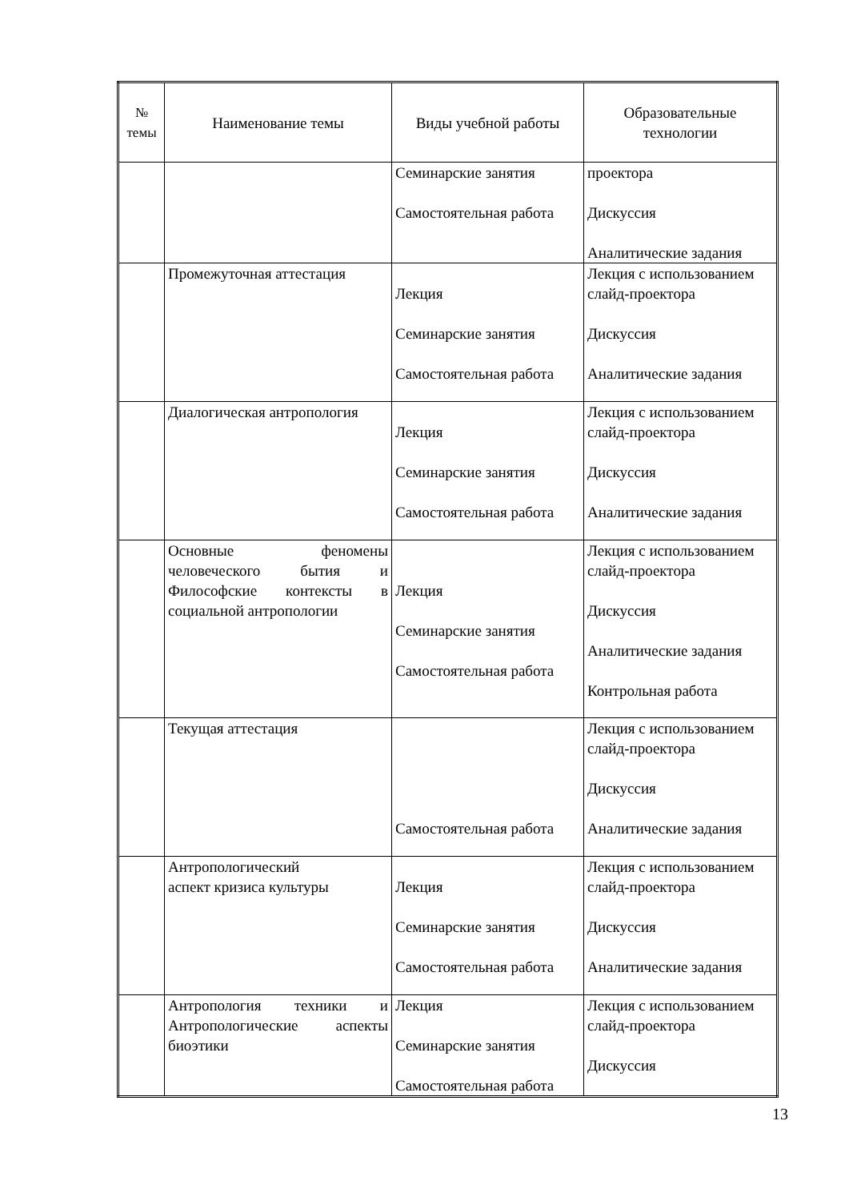| № темы | Наименование темы | Виды учебной работы | Образовательные технологии |
| --- | --- | --- | --- |
| | | Семинарские занятия Самостоятельная работа | проектора Дискуссия Аналитические задания |
| | Промежуточная аттестация | Лекция Семинарские занятия Самостоятельная работа | Лекция с использованием слайд-проектора Дискуссия Аналитические задания |
| | Диалогическая антропология | Лекция Семинарские занятия Самостоятельная работа | Лекция с использованием слайд-проектора Дискуссия Аналитические задания |
| | Основные феномены человеческого бытия и Философские контексты в социальной антропологии | Лекция Семинарские занятия Самостоятельная работа | Лекция с использованием слайд-проектора Дискуссия Аналитические задания Контрольная работа |
| | Текущая аттестация | Самостоятельная работа | Лекция с использованием слайд-проектора Дискуссия Аналитические задания |
| | Антропологический аспект кризиса культуры | Лекция Семинарские занятия Самостоятельная работа | Лекция с использованием слайд-проектора Дискуссия Аналитические задания |
| | Антропология техники и Антропологические аспекты биоэтики | Лекция Семинарские занятия Самостоятельная работа | Лекция с использованием слайд-проектора Дискуссия |
13